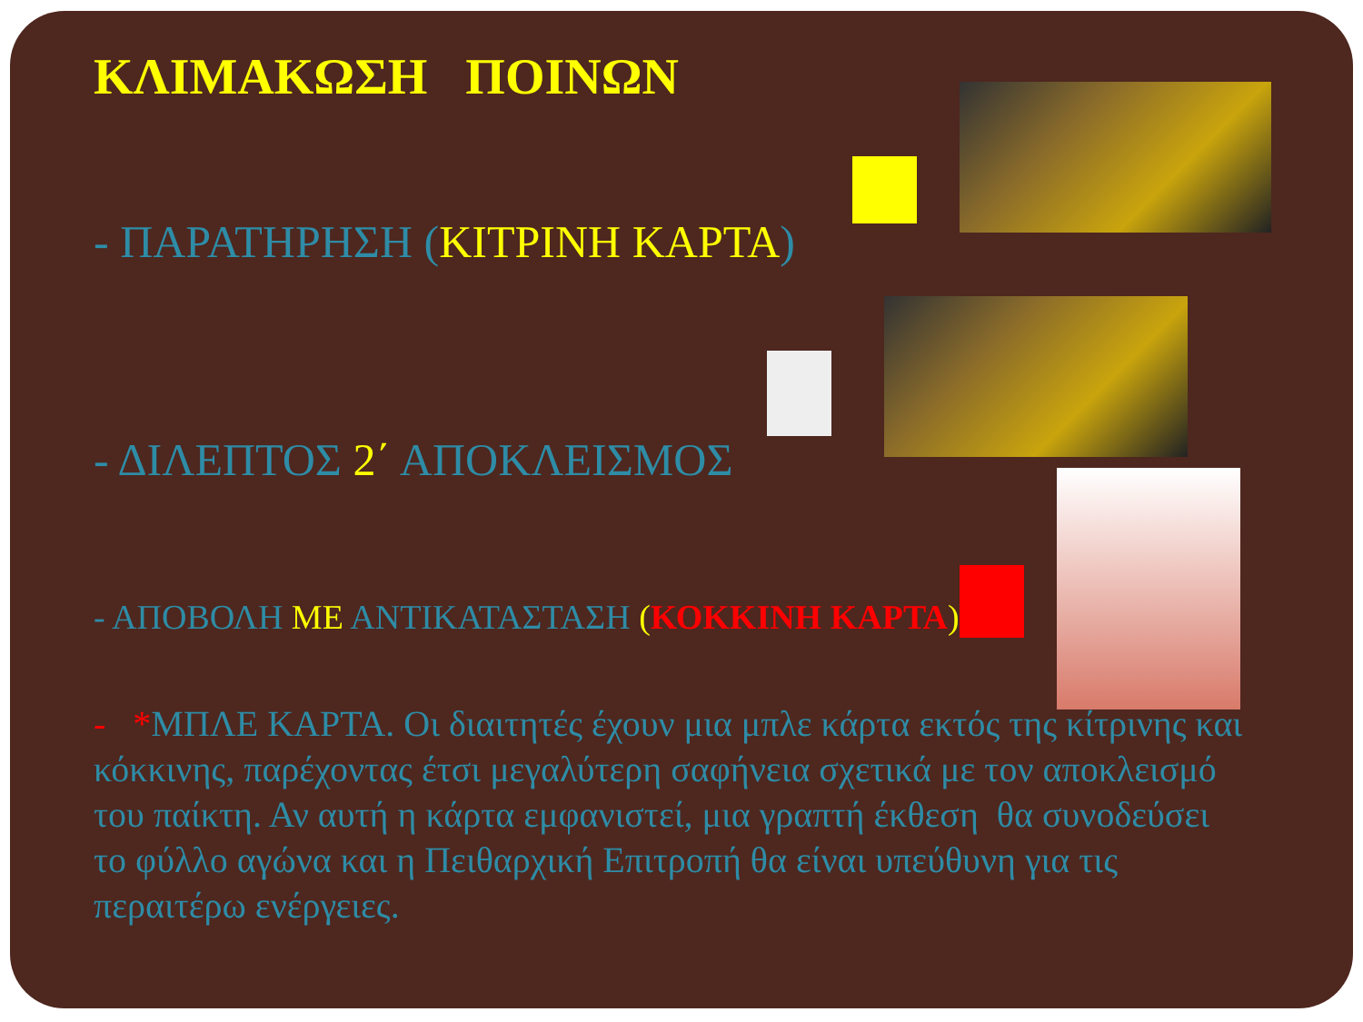ΚΛΙΜΑΚΩΣΗ ΠΟΙΝΩΝ
- ΠΑΡΑΤΗΡΗΣΗ (ΚΙΤΡΙΝΗ ΚΑΡΤΑ)
- ΔΙΛΕΠΤΟΣ 2΄ ΑΠΟΚΛΕΙΣΜΟΣ
- ΑΠΟΒΟΛΗ ΜΕ ΑΝΤΙΚΑΤΑΣΤΑΣΗ (ΚΟΚΚΙΝΗ ΚΑΡΤΑ)
- *ΜΠΛΕ ΚΑΡΤΑ. Οι διαιτητές έχουν μια μπλε κάρτα εκτός της κίτρινης και κόκκινης, παρέχοντας έτσι μεγαλύτερη σαφήνεια σχετικά με τον αποκλεισμό του παίκτη. Αν αυτή η κάρτα εμφανιστεί, μια γραπτή έκθεση θα συνοδεύσει το φύλλο αγώνα και η Πειθαρχική Επιτροπή θα είναι υπεύθυνη για τις περαιτέρω ενέργειες.